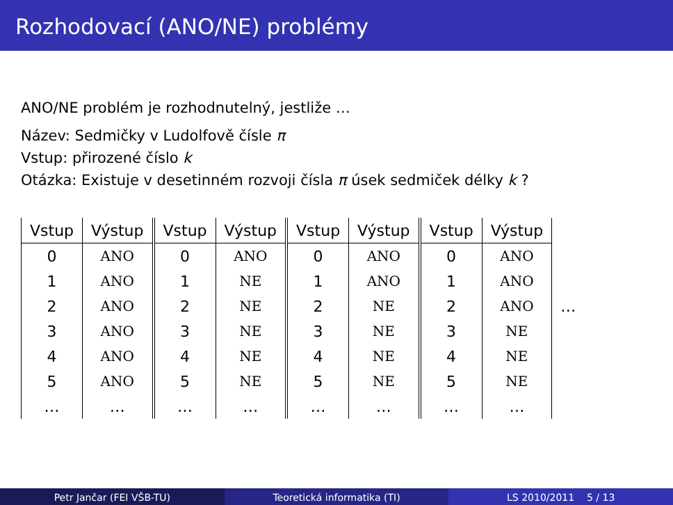Rozhodovací (ANO/NE) problémy
ANO/NE problém je rozhodnutelný, jestliže …
Název: Sedmičky v Ludolfově čísle π
Vstup: přirozené číslo k
Otázka: Existuje v desetinném rozvoji čísla π úsek sedmiček délky k ?
| Vstup | Výstup | Vstup | Výstup | Vstup | Výstup | Vstup | Výstup | |
| 0 | ANO | 0 | ANO | 0 | ANO | 0 | ANO | |
| 1 | ANO | 1 | NE | 1 | ANO | 1 | ANO | |
| 2 | ANO | 2 | NE | 2 | NE | 2 | ANO | … |
| 3 | ANO | 3 | NE | 3 | NE | 3 | NE | |
| 4 | ANO | 4 | NE | 4 | NE | 4 | NE | |
| 5 | ANO | 5 | NE | 5 | NE | 5 | NE | |
| … | … | … | … | … | … | … | … | |
Petr Jančar (FEI VŠB-TU) Teoretická informatika (TI) LS 2010/2011 5 / 13